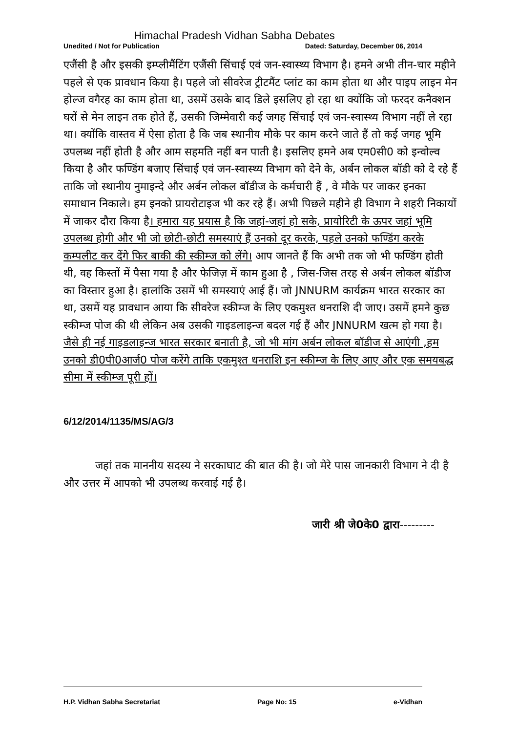Himachal Pradesh Vidhan Sabha Debates
Unedited / Not for Publication Dated: Saturday, December 06, 2014
एजैंसी है और इसकी इम्प्लीमैंटिंग एजैंसी सिंचाई एवं जन-स्वास्थ्य विभाग है। हमने अभी तीन-चार महीने पहले से एक प्रावधान किया है। पहले जो सीवरेज ट्रीटमैंट प्लांट का काम होता था और पाइप लाइन मेन होल्ज वगैरह का काम होता था, उसमें उसके बाद डिले इसलिए हो रहा था क्योंकि जो फरदर कनैक्शन घरों से मेन लाइन तक होते हैं, उसकी जिम्मेवारी कई जगह सिंचाई एवं जन-स्वास्थ्य विभाग नहीं ले रहा था। क्योंकि वास्तव में ऐसा होता है कि जब स्थानीय मौके पर काम करने जाते हैं तो कई जगह भूमि उपलब्ध नहीं होती है और आम सहमति नहीं बन पाती है। इसलिए हमने अब एम0सी0 को इन्वोल्व किया है और फण्डिंग बजाए सिंचाई एवं जन-स्वास्थ्य विभाग को देने के, अर्बन लोकल बॉडी को दे रहे हैं ताकि जो स्थानीय नुमाइन्दे और अर्बन लोकल बॉडीज के कर्मचारी हैं , वे मौके पर जाकर इनका समाधान निकाले। हम इनको प्रायरोटाइज भी कर रहे हैं। अभी पिछले महीने ही विभाग ने शहरी निकायों में जाकर दौरा किया है। हमारा यह प्रयास है कि जहां-जहां हो सके, प्रायोरिटी के ऊपर जहां भूमि उपलब्ध होगी और भी जो छोटी-छोटी समस्याएं हैं उनको दूर करके, पहले उनको फण्डिंग करके कम्पलीट कर देंगे फिर बाकी की स्कीम्ज को लेंगे। आप जानते हैं कि अभी तक जो भी फण्डिंग होती थी, वह किस्तों में पैसा गया है और फेजिज़ में काम हुआ है , जिस-जिस तरह से अर्बन लोकल बॉडीज का विस्तार हुआ है। हालांकि उसमें भी समस्याएं आई हैं। जो JNNURM कार्यक्रम भारत सरकार का था, उसमें यह प्रावधान आया कि सीवरेज स्कीम्ज के लिए एकमुश्त धनराशि दी जाए। उसमें हमने कुछ स्कीम्ज पोज की थी लेकिन अब उसकी गाइडलाइन्ज बदल गई हैं और JNNURM खत्म हो गया है। जैसे ही नई गाइडलाइन्ज भारत सरकार बनाती है, जो भी मांग अर्बन लोकल बॉडीज से आएंगी ,हम उनको डी0पी0आर्ज0 पोज करेंगे ताकि एकमुश्त धनराशि इन स्कीम्ज के लिए आए और एक समयबद्ध सीमा में स्कीम्ज पूरी हों।
6/12/2014/1135/MS/AG/3
जहां तक माननीय सदस्य ने सरकाघाट की बात की है। जो मेरे पास जानकारी विभाग ने दी है और उत्तर में आपको भी उपलब्ध करवाई गई है।
जारी श्री जे0के0 द्वारा---------
H.P. Vidhan Sabha Secretariat Page No: 15 e-Vidhan